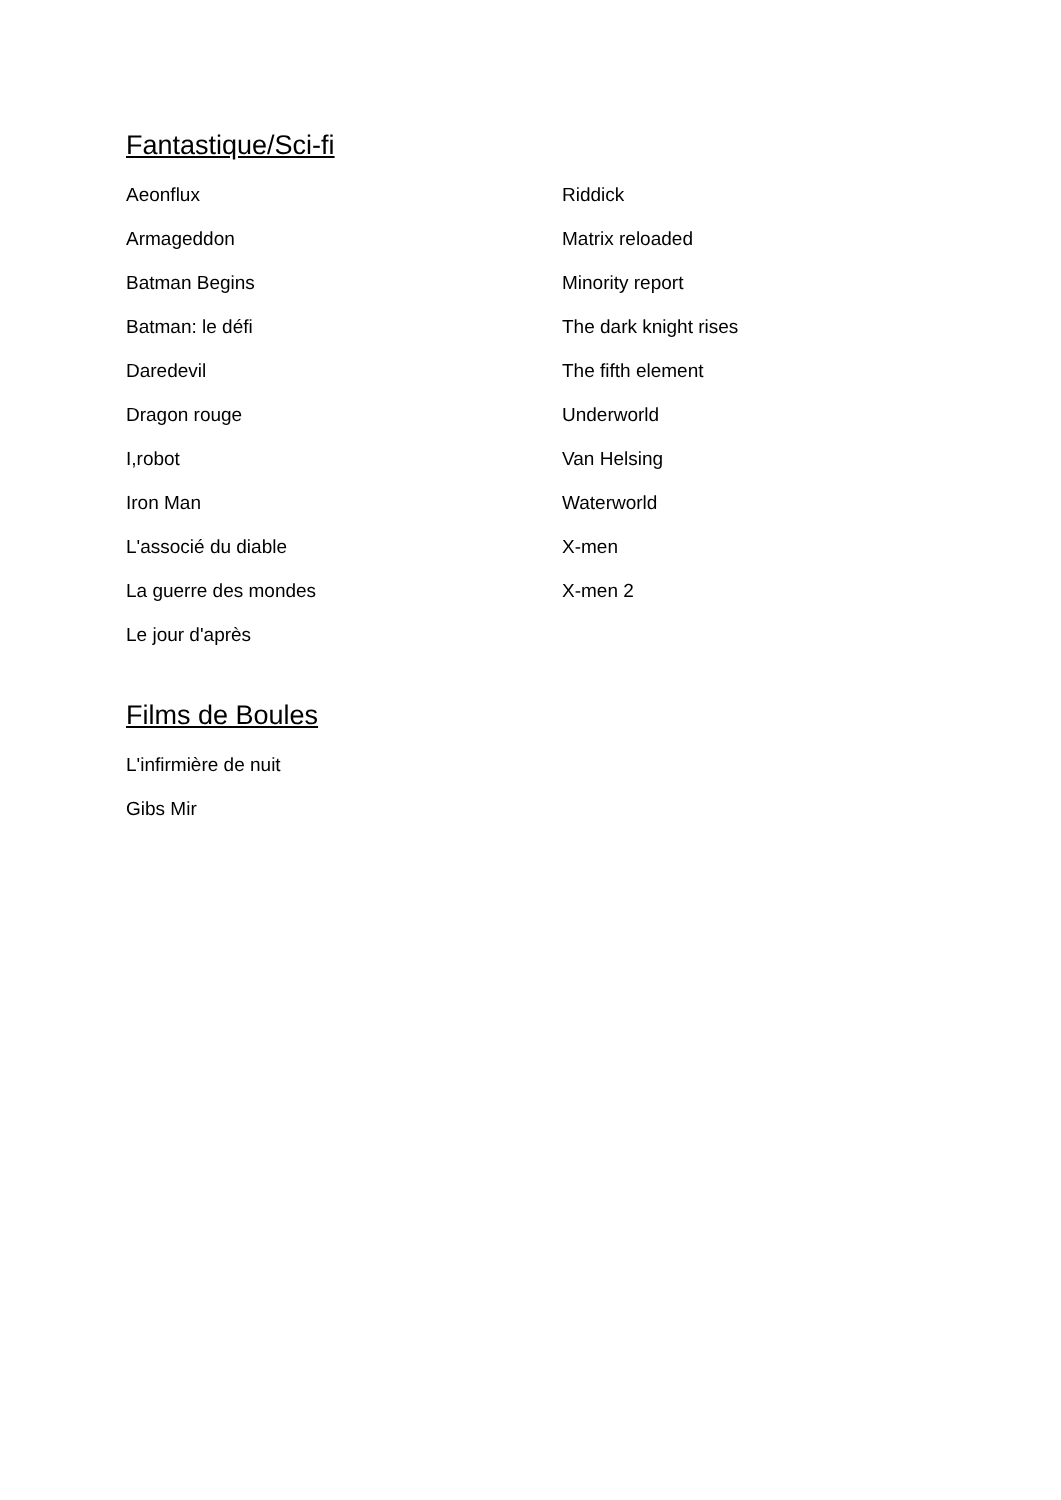Fantastique/Sci-fi
Aeonflux
Armageddon
Batman Begins
Batman: le défi
Daredevil
Dragon rouge
I,robot
Iron Man
L'associé du diable
La guerre des mondes
Le jour d'après
Riddick
Matrix reloaded
Minority report
The dark knight rises
The fifth element
Underworld
Van Helsing
Waterworld
X-men
X-men 2
Films de Boules
L'infirmière de nuit
Gibs Mir